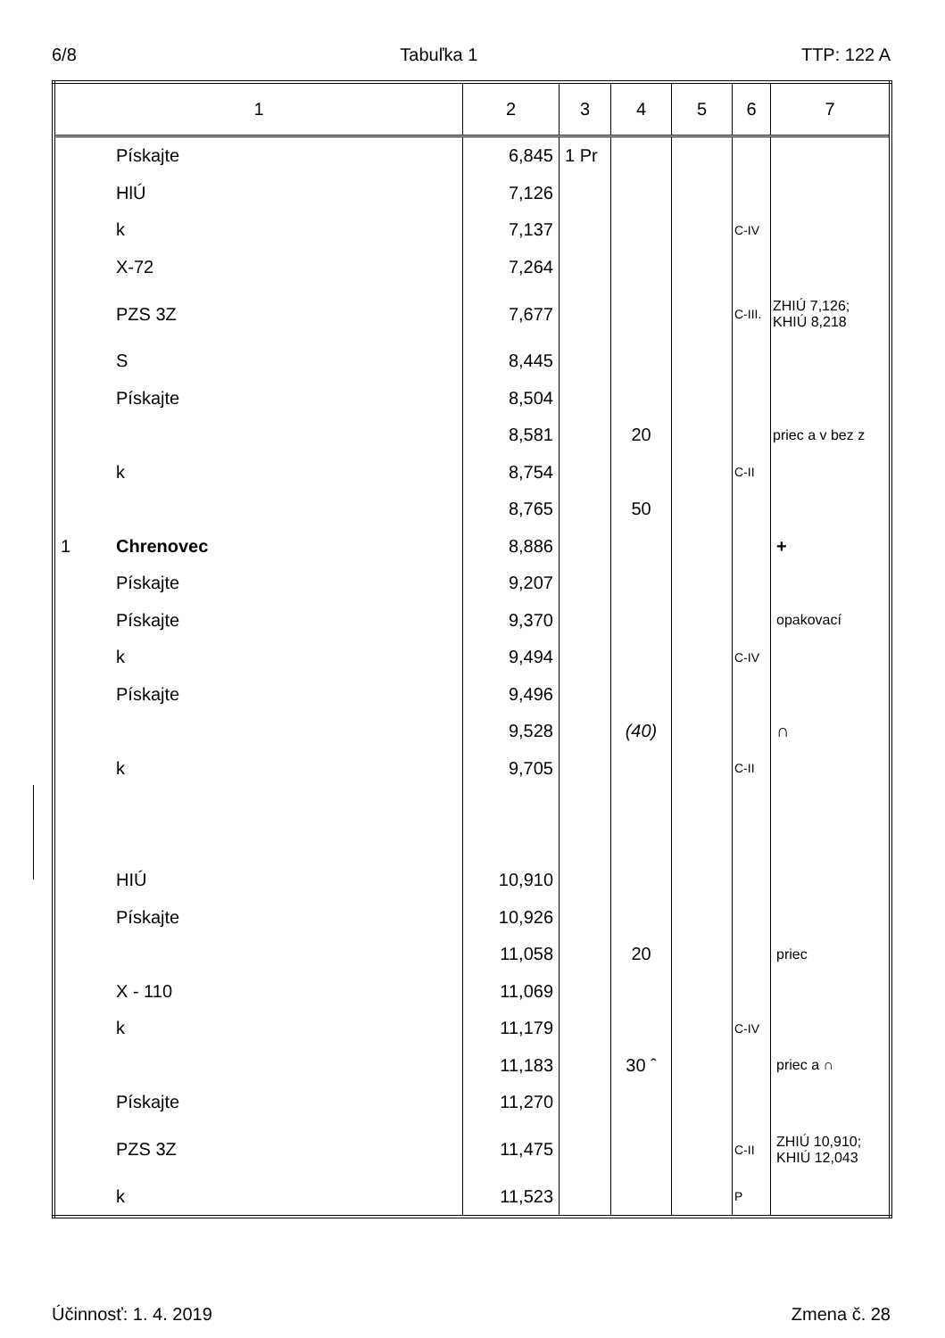6/8 Tabuľka 1 TTP: 122 A
| 1 | | 2 | 3 | 4 | 5 | 6 | 7 |
| --- | --- | --- | --- | --- | --- | --- | --- |
| | Pískajte | 6,845 | 1 Pr | | | | |
| | HlÚ | 7,126 | | | | | |
| | k | 7,137 | | | | C-IV | |
| | X-72 | 7,264 | | | | | |
| | PZS 3Z | 7,677 | | | | C-III. | ZHIÚ 7,126; KHIÚ 8,218 |
| | S | 8,445 | | | | | |
| | Pískajte | 8,504 | | | | | |
| | | 8,581 | | 20 | | | priec a v bez z |
| | k | 8,754 | | | | C-II | |
| | | 8,765 | | 50 | | | |
| 1 | Chrenovec | 8,886 | | | | | + |
| | Pískajte | 9,207 | | | | | |
| | Pískajte | 9,370 | | | | | opakovací |
| | k | 9,494 | | | | C-IV | |
| | Pískajte | 9,496 | | | | | |
| | | 9,528 | | (40) | | | ∩ |
| | k | 9,705 | | | | C-II | |
| | HIÚ | 10,910 | | | | | |
| | Pískajte | 10,926 | | | | | |
| | | 11,058 | | 20 | | | priec |
| | X - 110 | 11,069 | | | | | |
| | k | 11,179 | | | | C-IV | |
| | | 11,183 | | 30 ˆ | | | priec a ∩ |
| | Pískajte | 11,270 | | | | | |
| | PZS 3Z | 11,475 | | | | C-II | ZHIÚ 10,910; KHIÚ 12,043 |
| | k | 11,523 | | | | P | |
Účinnosť: 1. 4. 2019 Zmena č. 28